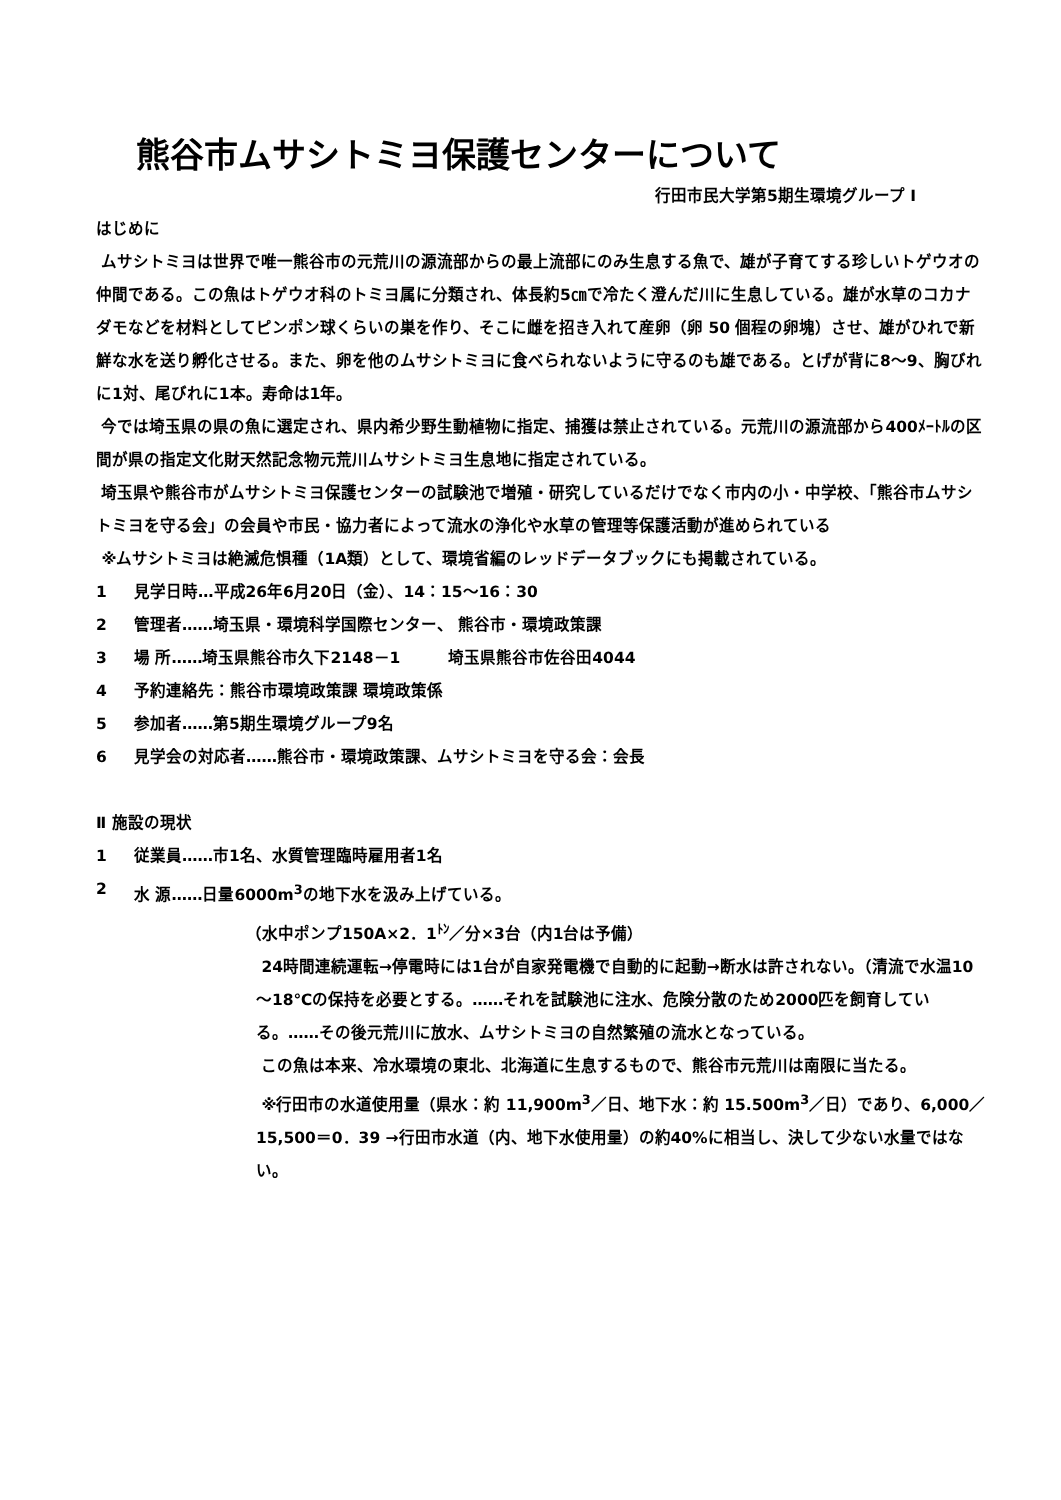熊谷市ムサシトミヨ保護センターについて
行田市民大学第5期生環境グループ Ⅰ
はじめに
ムサシトミヨは世界で唯一熊谷市の元荒川の源流部からの最上流部にのみ生息する魚で、雄が子育てする珍しいトゲウオの仲間である。この魚はトゲウオ科のトミヨ属に分類され、体長約5㎝で冷たく澄んだ川に生息している。雄が水草のコカナダモなどを材料としてピンポン球くらいの巣を作り、そこに雌を招き入れて産卵（卵 50 個程の卵塊）させ、雄がひれで新鮮な水を送り孵化させる。また、卵を他のムサシトミヨに食べられないように守るのも雄である。とげが背に8～9、胸びれに1対、尾びれに1本。寿命は1年。
今では埼玉県の県の魚に選定され、県内希少野生動植物に指定、捕獲は禁止されている。元荒川の源流部から400ﾒｰﾄﾙの区間が県の指定文化財天然記念物元荒川ムサシトミヨ生息地に指定されている。
埼玉県や熊谷市がムサシトミヨ保護センターの試験池で増殖・研究しているだけでなく市内の小・中学校、「熊谷市ムサシトミヨを守る会」の会員や市民・協力者によって流水の浄化や水草の管理等保護活動が進められている
※ムサシトミヨは絶滅危惧種（1A類）として、環境省編のレッドデータブックにも掲載されている。
1 見学日時…平成26年6月20日（金）、14：15～16：30
2 管理者……埼玉県・環境科学国際センター、 熊谷市・環境政策課
3 場 所……埼玉県熊谷市久下2148－1　　　埼玉県熊谷市佐谷田4044
4 予約連絡先：熊谷市環境政策課 環境政策係
5 参加者……第5期生環境グループ9名
6 見学会の対応者……熊谷市・環境政策課、ムサシトミヨを守る会：会長
Ⅱ 施設の現状
1 従業員……市1名、水質管理臨時雇用者1名
2 水 源……日量6000m<sup>3</sup>の地下水を汲み上げている。
（水中ポンプ150A×2．1<sup>ﾄﾝ</sup>／分×3台（内1台は予備）
24時間連続運転→停電時には1台が自家発電機で自動的に起動→断水は許されない。（清流で水温10～18℃の保持を必要とする。……それを試験池に注水、危険分散のため2000匹を飼育している。……その後元荒川に放水、ムサシトミヨの自然繁殖の流水となっている。
この魚は本来、冷水環境の東北、北海道に生息するもので、熊谷市元荒川は南限に当たる。
※行田市の水道使用量（県水：約 11,900m<sup>3</sup>／日、地下水：約 15.500m<sup>3</sup>／日）であり、6,000／15,500＝0．39 →行田市水道（内、地下水使用量）の約40%に相当し、決して少ない水量ではない。